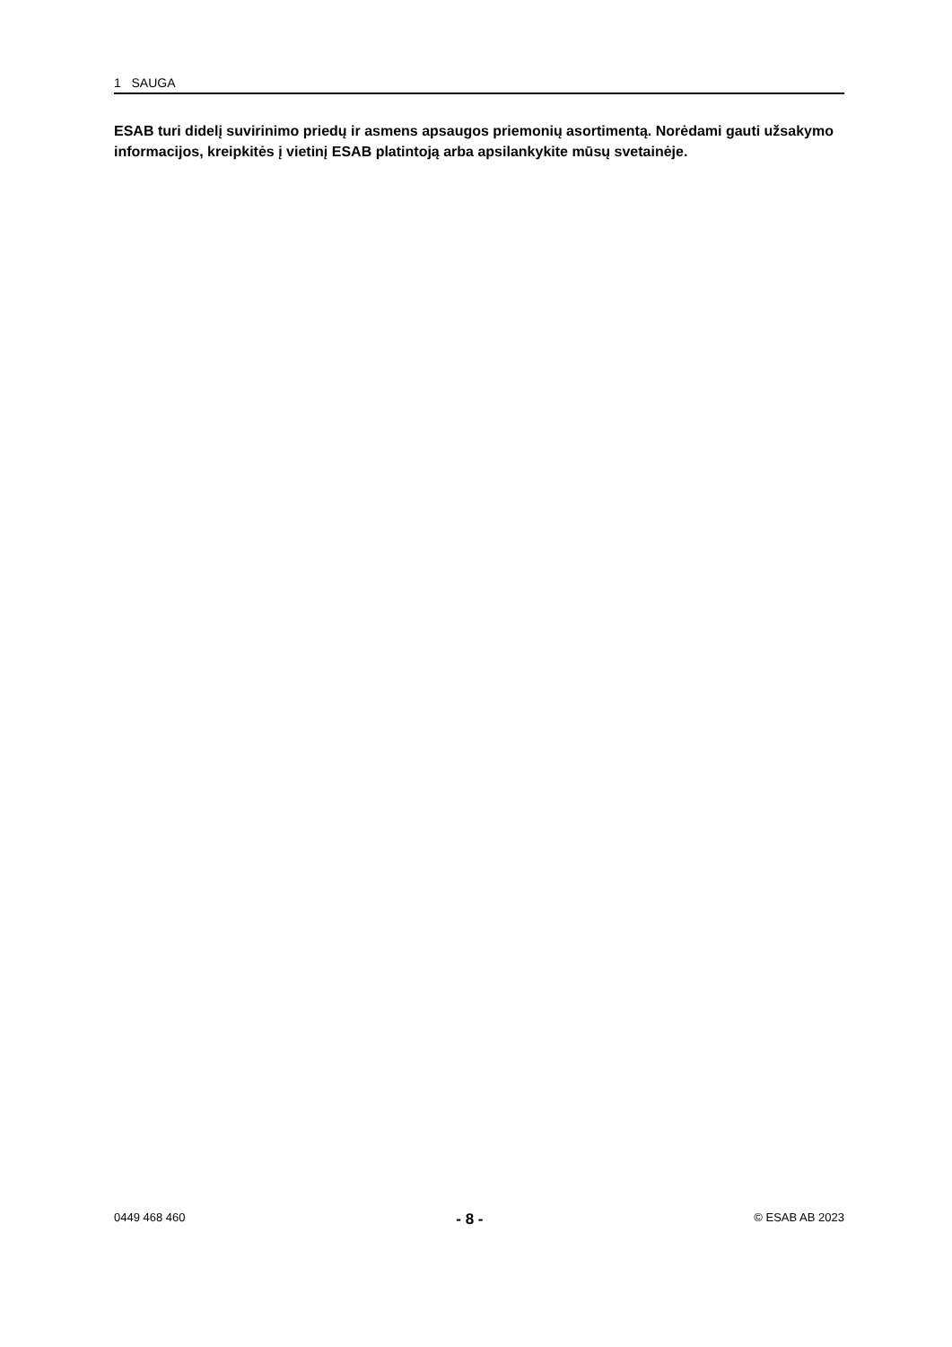1 SAUGA
ESAB turi didelį suvirinimo priedų ir asmens apsaugos priemonių asortimentą. Norėdami gauti užsakymo informacijos, kreipkitės į vietinį ESAB platintoją arba apsilankykite mūsų svetainėje.
0449 468 460 - 8 - © ESAB AB 2023